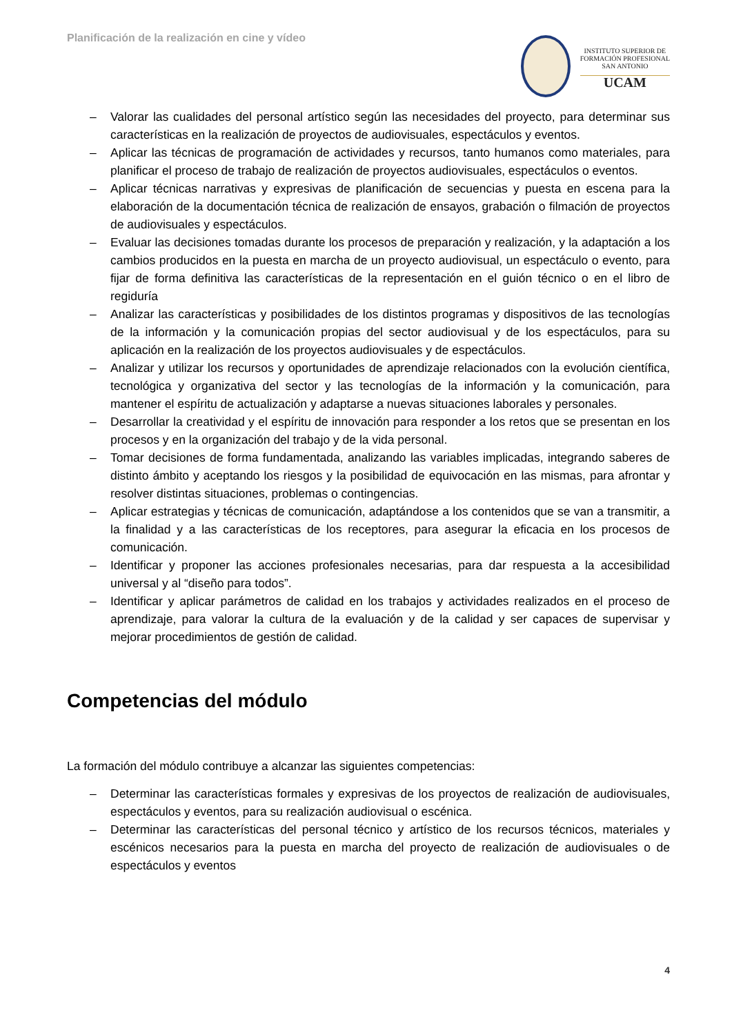Planificación de la realización en cine y vídeo
INSTITUTO SUPERIOR DE
FORMACIÓN PROFESIONAL
SAN ANTONIO
UCAM
– Valorar las cualidades del personal artístico según las necesidades del proyecto, para determinar sus características en la realización de proyectos de audiovisuales, espectáculos y eventos.
– Aplicar las técnicas de programación de actividades y recursos, tanto humanos como materiales, para planificar el proceso de trabajo de realización de proyectos audiovisuales, espectáculos o eventos.
– Aplicar técnicas narrativas y expresivas de planificación de secuencias y puesta en escena para la elaboración de la documentación técnica de realización de ensayos, grabación o filmación de proyectos de audiovisuales y espectáculos.
– Evaluar las decisiones tomadas durante los procesos de preparación y realización, y la adaptación a los cambios producidos en la puesta en marcha de un proyecto audiovisual, un espectáculo o evento, para fijar de forma definitiva las características de la representación en el guión técnico o en el libro de regiduría
– Analizar las características y posibilidades de los distintos programas y dispositivos de las tecnologías de la información y la comunicación propias del sector audiovisual y de los espectáculos, para su aplicación en la realización de los proyectos audiovisuales y de espectáculos.
– Analizar y utilizar los recursos y oportunidades de aprendizaje relacionados con la evolución científica, tecnológica y organizativa del sector y las tecnologías de la información y la comunicación, para mantener el espíritu de actualización y adaptarse a nuevas situaciones laborales y personales.
– Desarrollar la creatividad y el espíritu de innovación para responder a los retos que se presentan en los procesos y en la organización del trabajo y de la vida personal.
– Tomar decisiones de forma fundamentada, analizando las variables implicadas, integrando saberes de distinto ámbito y aceptando los riesgos y la posibilidad de equivocación en las mismas, para afrontar y resolver distintas situaciones, problemas o contingencias.
– Aplicar estrategias y técnicas de comunicación, adaptándose a los contenidos que se van a transmitir, a la finalidad y a las características de los receptores, para asegurar la eficacia en los procesos de comunicación.
– Identificar y proponer las acciones profesionales necesarias, para dar respuesta a la accesibilidad universal y al “diseño para todos”.
– Identificar y aplicar parámetros de calidad en los trabajos y actividades realizados en el proceso de aprendizaje, para valorar la cultura de la evaluación y de la calidad y ser capaces de supervisar y mejorar procedimientos de gestión de calidad.
Competencias del módulo
La formación del módulo contribuye a alcanzar las siguientes competencias:
– Determinar las características formales y expresivas de los proyectos de realización de audiovisuales, espectáculos y eventos, para su realización audiovisual o escénica.
– Determinar las características del personal técnico y artístico de los recursos técnicos, materiales y escénicos necesarios para la puesta en marcha del proyecto de realización de audiovisuales o de espectáculos y eventos
4